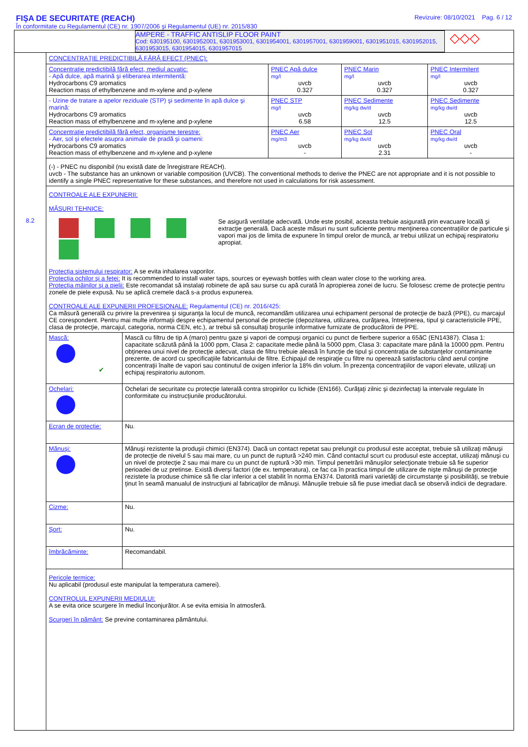FIŞA DE SECURITATE (REACH)
În conformitate cu Regulamentul (CE) nr. 1907/2006 şi Regulamentul (UE) nr. 2015/830
Revizuire: 08/10/2021 Pag. 6 / 12
AMPERE - TRAFFIC ANTISLIP FLOOR PAINT
Cod: 630195100, 6301952001, 6301953001, 6301954001, 6301957001, 6301959001, 6301951015, 6301952015, 6301953015, 6301954015, 6301957015
◇◇◇
8.2
CONCENTRAŢIE PREDICTIBILĂ FĂRĂ EFECT (PNEC):
| Concentraţie predictibilă fără efect, mediul acvatic: - Apă dulce, apă marină şi eliberarea intermitentă: Hydrocarbons C9 aromatics Reaction mass of ethylbenzene and m-xylene and p-xylene | PNEC Apă dulce mg/l uvcb 0.327 | PNEC Marin mg/l uvcb 0.327 | PNEC Intermitent mg/l uvcb 0.327 |
| - Uzine de tratare a apelor reziduale (STP) şi sedimente în apă dulce şi marină: Hydrocarbons C9 aromatics Reaction mass of ethylbenzene and m-xylene and p-xylene | PNEC STP mg/l uvcb 6.58 | PNEC Sedimente mg/kg dw/d uvcb 12.5 | PNEC Sedimente mg/kg dw/d uvcb 12.5 |
| Concentraţie predictibilă fără efect, organisme terestre: - Aer, sol şi efectele asupra animale de pradă şi oameni: Hydrocarbons C9 aromatics Reaction mass of ethylbenzene and m-xylene and p-xylene | PNEC Aer mg/m3 uvcb - | PNEC Sol mg/kg dw/d uvcb 2.31 | PNEC Oral mg/kg dw/d uvcb - |
| (-) - PNEC nu disponibil (nu există date de înregistrare REACH). uvcb - The substance has an unknown or variable composition (UVCB). The conventional methods to derive the PNEC are not appropriate and it is not possible to identify a single PNEC representative for these substances, and therefore not used in calculations for risk assessment. | | | |
| CONTROALE ALE EXPUNERII: MĂSURI TEHNICE: Se asigură ventilaţie adecvată. Unde este posibil, aceasta trebuie asigurată prin evacuare locală şi extracţie generală. Dacă aceste măsuri nu sunt suficiente pentru menţinerea concentraţiilor de particule şi vapori mai jos de limita de expunere în timpul orelor de muncă, ar trebui utilizat un echipaj respiratoriu apropiat. Protecţia sistemului respirator: A se evita inhalarea vaporilor. Protecţia ochilor şi a feţei: It is recommended to install water taps, sources or eyewash bottles with clean water close to the working area. Protecţia mâinilor şi a pielii: Este recomandat să instalaţi robinete de apă sau surse cu apă curată în apropierea zonei de lucru. Se folosesc creme de protecţie pentru zonele de piele expusă. Nu se aplică cremele dacă s-a produs expunerea. CONTROALE ALE EXPUNERII PROFESIONALE: Regulamentul (CE) nr. 2016/425: Ca măsură generală cu privire la prevenirea şi siguranţa la locul de muncă, recomandăm utilizarea unui echipament personal de protecţie de bază (PPE), cu marcajul CE corespondent. Pentru mai multe informaţii despre echipamentul personal de protecţie (depozitarea, utilizarea, curăţarea, întreţinerea, tipul şi caracteristicile PPE, clasa de protecţie, marcajul, categoria, norma CEN, etc.), ar trebui să consultaţi broşurile informative furnizate de producătorii de PPE. | | | |
| Mască: ✔ | Mască cu filtru de tip A (maro) pentru gaze şi vapori de compuşi organici cu punct de fierbere superior a 65ăC (EN14387). Clasa 1: capacitate scăzută până la 1000 ppm, Clasa 2: capacitate medie până la 5000 ppm, Clasa 3: capacitate mare până la 10000 ppm. Pentru obţinerea unui nivel de protecţie adecvat, clasa de filtru trebuie aleasă în funcţie de tipul şi concentraţia de substanţelor contaminante prezente, de acord cu specificaţiile fabricantului de filtre. Echipajul de respiraţie cu filtre nu operează satisfactoriu când aerul conţine concentraţii înalte de vapori sau continutul de oxigen inferior la 18% din volum. În prezenţa concentraţiilor de vapori elevate, utilizaţi un echipaj respiratoriu autonom. |
| Ochelari: | Ochelari de securitate cu protecţie laterală contra stropirilor cu lichide (EN166). Curăţaţi zilnic şi dezinfectaţi la intervale regulate în conformitate cu instrucţiunile producătorului. |
| Ecran de protectie: | Nu. |
| Mănuşi: | Mănuşi rezistente la produşii chimici (EN374). Dacă un contact repetat sau prelungit cu produsul este acceptat, trebuie să utilizaţi mănuşi de protecţie de nivelul 5 sau mai mare, cu un punct de ruptură >240 min. Când contactul scurt cu produsul este acceptat, utilizaţi mănuşi cu un nivel de protecţie 2 sau mai mare cu un punct de ruptură >30 min. Timpul penetrării mănuşilor selecţionate trebuie să fie superior perioadei de uz pretinse. Există diverşi factori (de ex. temperatura), ce fac ca în practica timpul de utilizare de nişte mănuşi de protecţie rezistete la produse chimice să fie clar inferior a cel stabilit în norma EN374. Datorită marii varietăţi de circumstanţe şi posibilităţi, se trebuie ţinut în seamă manualul de instrucţiuni al fabricaţilor de mănuşi. Mănuşile trebuie să fie puse imediat dacă se observă indicii de degradare. |
| Cizme: | Nu. |
| Şort: | Nu. |
| îmbrăcăminte: | Recomandabil. |
| Pericole termice: Nu aplicabil (produsul este manipulat la temperatura camerei). CONTROLUL EXPUNERII MEDIULUI: A se evita orice scurgere în mediul înconjurător. A se evita emisia în atmosferă. Scurgeri în pământ: Se previne contaminarea pământului. | |